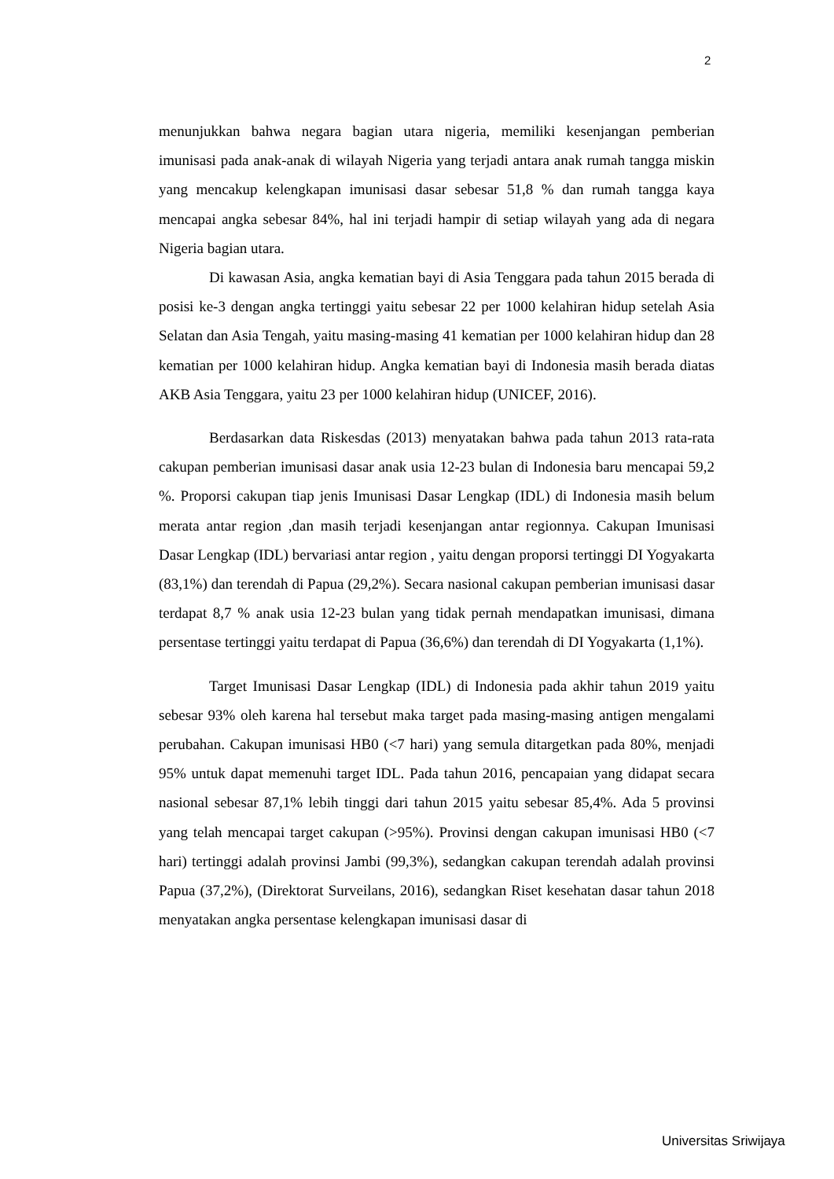2
menunjukkan bahwa negara bagian utara nigeria, memiliki kesenjangan pemberian imunisasi pada anak-anak di wilayah Nigeria yang terjadi antara anak rumah tangga miskin yang mencakup kelengkapan imunisasi dasar sebesar 51,8 % dan rumah tangga kaya mencapai angka sebesar 84%, hal ini terjadi hampir di setiap wilayah yang ada di negara Nigeria bagian utara.
Di kawasan Asia, angka kematian bayi di Asia Tenggara pada tahun 2015 berada di posisi ke-3 dengan angka tertinggi yaitu sebesar 22 per 1000 kelahiran hidup setelah Asia Selatan dan Asia Tengah, yaitu masing-masing 41 kematian per 1000 kelahiran hidup dan 28 kematian per 1000 kelahiran hidup. Angka kematian bayi di Indonesia masih berada diatas AKB Asia Tenggara, yaitu 23 per 1000 kelahiran hidup (UNICEF, 2016).
Berdasarkan data Riskesdas (2013) menyatakan bahwa pada tahun 2013 rata-rata cakupan pemberian imunisasi dasar anak usia 12-23 bulan di Indonesia baru mencapai 59,2 %. Proporsi cakupan tiap jenis Imunisasi Dasar Lengkap (IDL) di Indonesia masih belum merata antar region ,dan masih terjadi kesenjangan antar regionnya. Cakupan Imunisasi Dasar Lengkap (IDL) bervariasi antar region , yaitu dengan proporsi tertinggi DI Yogyakarta (83,1%) dan terendah di Papua (29,2%). Secara nasional cakupan pemberian imunisasi dasar terdapat 8,7 % anak usia 12-23 bulan yang tidak pernah mendapatkan imunisasi, dimana persentase tertinggi yaitu terdapat di Papua (36,6%) dan terendah di DI Yogyakarta (1,1%).
Target Imunisasi Dasar Lengkap (IDL) di Indonesia pada akhir tahun 2019 yaitu sebesar 93% oleh karena hal tersebut maka target pada masing-masing antigen mengalami perubahan. Cakupan imunisasi HB0 (<7 hari) yang semula ditargetkan pada 80%, menjadi 95% untuk dapat memenuhi target IDL. Pada tahun 2016, pencapaian yang didapat secara nasional sebesar 87,1% lebih tinggi dari tahun 2015 yaitu sebesar 85,4%. Ada 5 provinsi yang telah mencapai target cakupan (>95%). Provinsi dengan cakupan imunisasi HB0 (<7 hari) tertinggi adalah provinsi Jambi (99,3%), sedangkan cakupan terendah adalah provinsi Papua (37,2%), (Direktorat Surveilans, 2016), sedangkan Riset kesehatan dasar tahun 2018 menyatakan angka persentase kelengkapan imunisasi dasar di
Universitas Sriwijaya